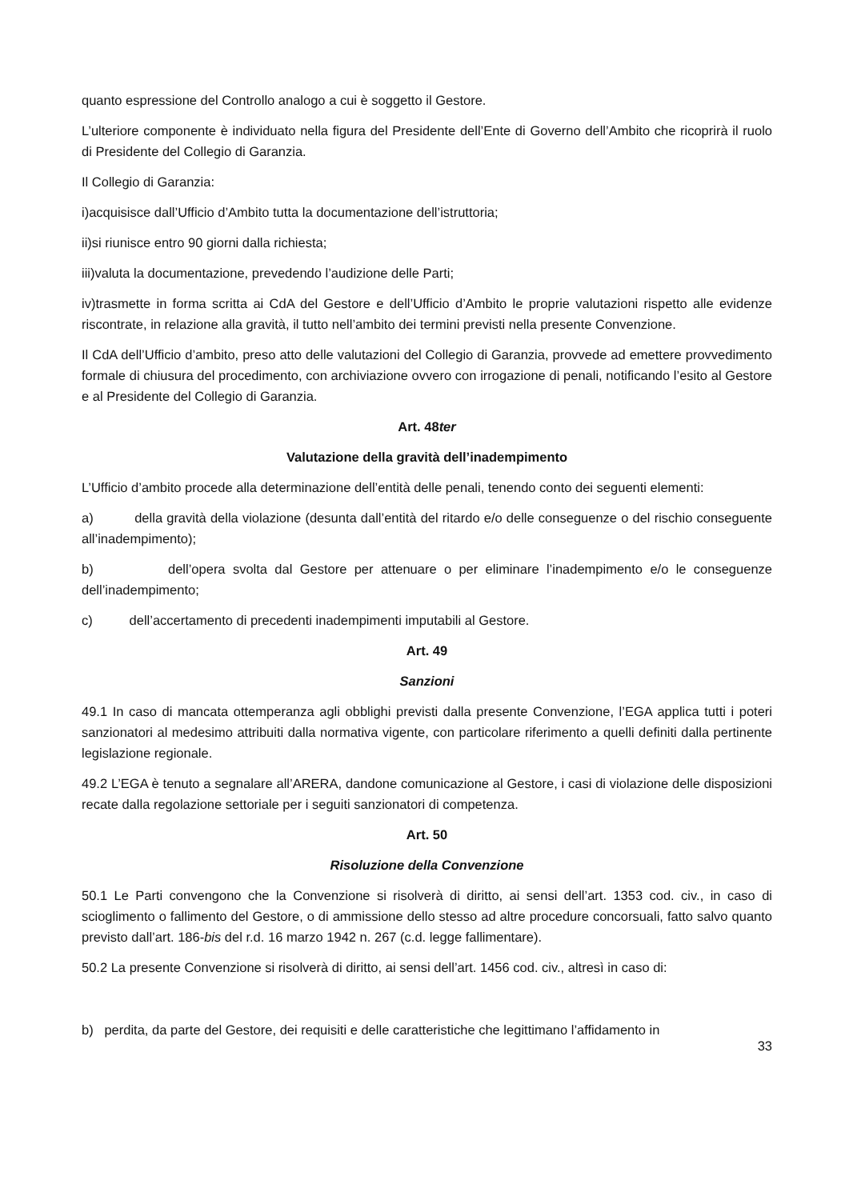quanto espressione del Controllo analogo a cui è soggetto il Gestore.
L’ulteriore componente è individuato nella figura del Presidente dell’Ente di Governo dell’Ambito che ricoprirà il ruolo di Presidente del Collegio di Garanzia.
Il Collegio di Garanzia:
i)acquisisce dall’Ufficio d’Ambito tutta la documentazione dell’istruttoria;
ii)si riunisce entro 90 giorni dalla richiesta;
iii)valuta la documentazione, prevedendo l’audizione delle Parti;
iv)trasmette in forma scritta ai CdA del Gestore e dell’Ufficio d’Ambito le proprie valutazioni rispetto alle evidenze riscontrate, in relazione alla gravità, il tutto nell’ambito dei termini previsti nella presente Convenzione.
Il CdA dell’Ufficio d’ambito, preso atto delle valutazioni del Collegio di Garanzia, provvede ad emettere provvedimento formale di chiusura del procedimento, con archiviazione ovvero con irrogazione di penali, notificando l’esito al Gestore e al Presidente del Collegio di Garanzia.
Art. 48ter
Valutazione della gravità dell’inadempimento
L’Ufficio d’ambito procede alla determinazione dell’entità delle penali, tenendo conto dei seguenti elementi:
a) della gravità della violazione (desunta dall’entità del ritardo e/o delle conseguenze o del rischio conseguente all’inadempimento);
b) dell’opera svolta dal Gestore per attenuare o per eliminare l’inadempimento e/o le conseguenze dell’inadempimento;
c) dell’accertamento di precedenti inadempimenti imputabili al Gestore.
Art. 49
Sanzioni
49.1 In caso di mancata ottemperanza agli obblighi previsti dalla presente Convenzione, l’EGA applica tutti i poteri sanzionatori al medesimo attribuiti dalla normativa vigente, con particolare riferimento a quelli definiti dalla pertinente legislazione regionale.
49.2 L’EGA è tenuto a segnalare all’ARERA, dandone comunicazione al Gestore, i casi di violazione delle disposizioni recate dalla regolazione settoriale per i seguiti sanzionatori di competenza.
Art. 50
Risoluzione della Convenzione
50.1 Le Parti convengono che la Convenzione si risolverà di diritto, ai sensi dell’art. 1353 cod. civ., in caso di scioglimento o fallimento del Gestore, o di ammissione dello stesso ad altre procedure concorsuali, fatto salvo quanto previsto dall’art. 186-bis del r.d. 16 marzo 1942 n. 267 (c.d. legge fallimentare).
50.2 La presente Convenzione si risolverà di diritto, ai sensi dell’art. 1456 cod. civ., altresì in caso di:
b) perdita, da parte del Gestore, dei requisiti e delle caratteristiche che legittimano l’affidamento in
33